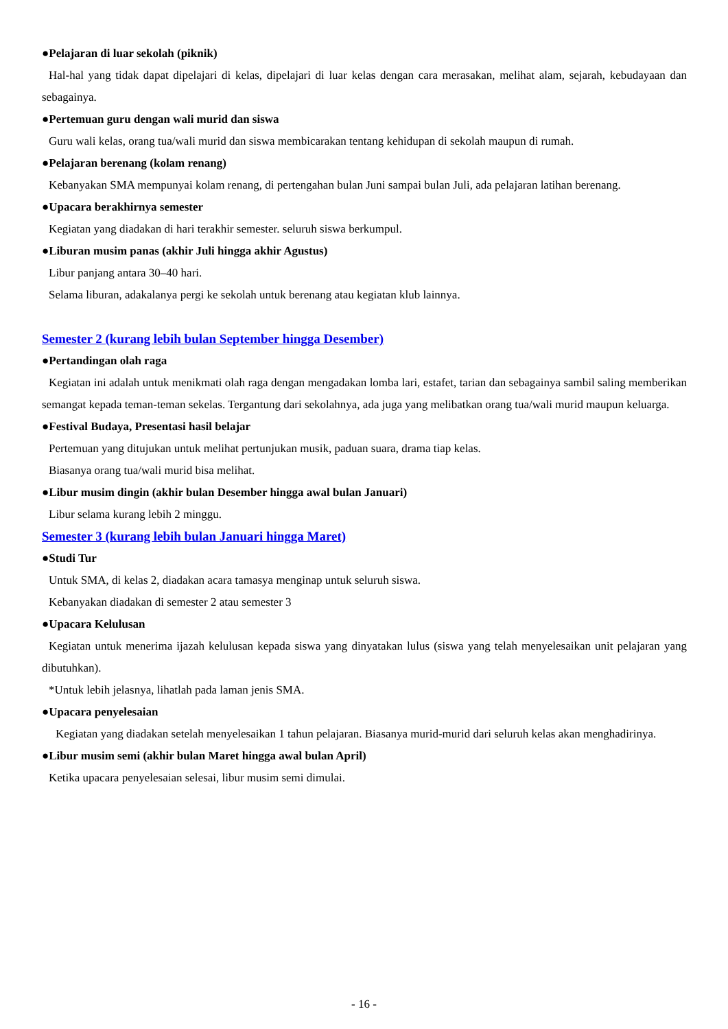●Pelajaran di luar sekolah (piknik)
Hal-hal yang tidak dapat dipelajari di kelas, dipelajari di luar kelas dengan cara merasakan, melihat alam, sejarah, kebudayaan dan sebagainya.
●Pertemuan guru dengan wali murid dan siswa
Guru wali kelas, orang tua/wali murid dan siswa membicarakan tentang kehidupan di sekolah maupun di rumah.
●Pelajaran berenang (kolam renang)
Kebanyakan SMA mempunyai kolam renang, di pertengahan bulan Juni sampai bulan Juli, ada pelajaran latihan berenang.
●Upacara berakhirnya semester
Kegiatan yang diadakan di hari terakhir semester. seluruh siswa berkumpul.
●Liburan musim panas (akhir Juli hingga akhir Agustus)
Libur panjang antara 30–40 hari.
Selama liburan, adakalanya pergi ke sekolah untuk berenang atau kegiatan klub lainnya.
Semester 2 (kurang lebih bulan September hingga Desember)
●Pertandingan olah raga
Kegiatan ini adalah untuk menikmati olah raga dengan mengadakan lomba lari, estafet, tarian dan sebagainya sambil saling memberikan semangat kepada teman-teman sekelas. Tergantung dari sekolahnya, ada juga yang melibatkan orang tua/wali murid maupun keluarga.
●Festival Budaya, Presentasi hasil belajar
Pertemuan yang ditujukan untuk melihat pertunjukan musik, paduan suara, drama tiap kelas.
Biasanya orang tua/wali murid bisa melihat.
●Libur musim dingin (akhir bulan Desember hingga awal bulan Januari)
Libur selama kurang lebih 2 minggu.
Semester 3 (kurang lebih bulan Januari hingga Maret)
●Studi Tur
Untuk SMA, di kelas 2, diadakan acara tamasya menginap untuk seluruh siswa.
Kebanyakan diadakan di semester 2 atau semester 3
●Upacara Kelulusan
Kegiatan untuk menerima ijazah kelulusan kepada siswa yang dinyatakan lulus (siswa yang telah menyelesaikan unit pelajaran yang dibutuhkan).
*Untuk lebih jelasnya, lihatlah pada laman jenis SMA.
●Upacara penyelesaian
Kegiatan yang diadakan setelah menyelesaikan 1 tahun pelajaran. Biasanya murid-murid dari seluruh kelas akan menghadirinya.
●Libur musim semi (akhir bulan Maret hingga awal bulan April)
Ketika upacara penyelesaian selesai, libur musim semi dimulai.
- 16 -